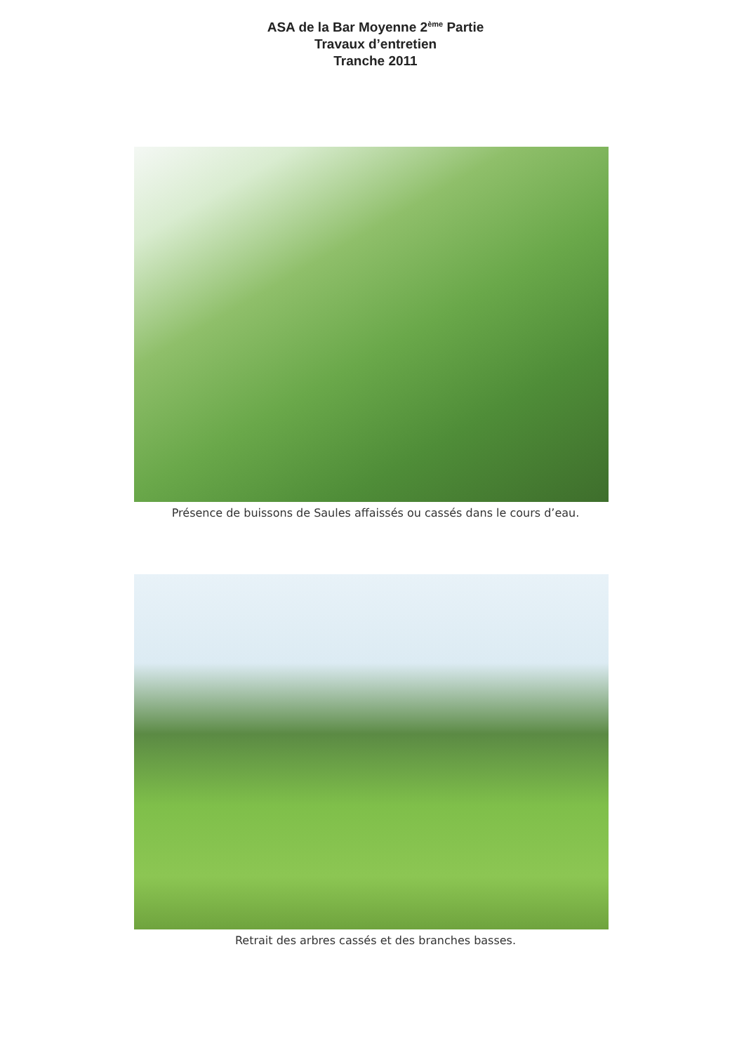ASA de la Bar Moyenne 2<sup>ème</sup> Partie
Travaux d’entretien
Tranche 2011
Présence de buissons de Saules affaissés ou cassés dans le cours d’eau.
Retrait des arbres cassés et des branches basses.